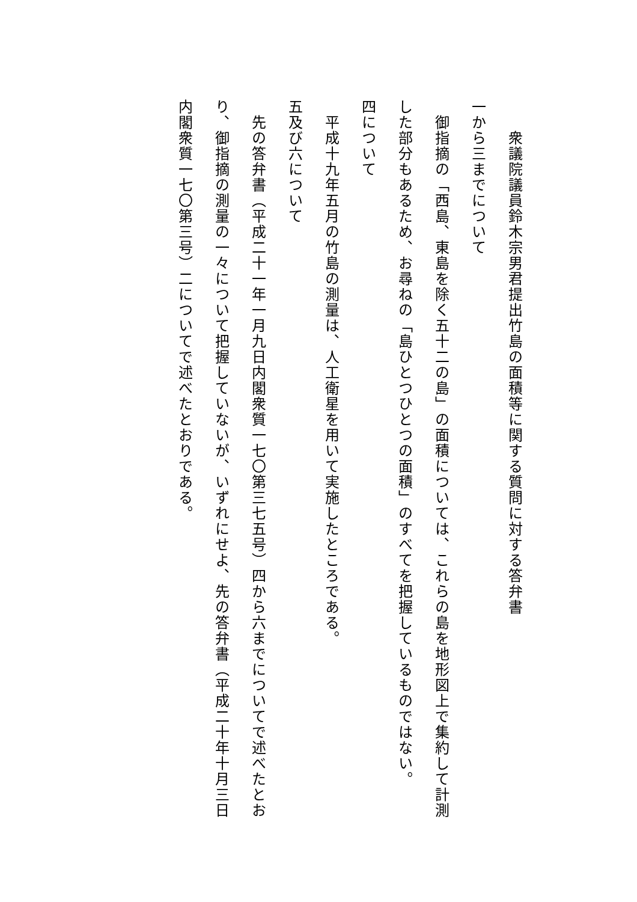衆議院議員鈴木宗男君提出竹島の面積等に関する質問に対する答弁書
一から三までについて
　御指摘の「西島、東島を除く五十二の島」の面積については、これらの島を地形図上で集約して計測した部分もあるため、お尋ねの「島ひとつひとつの面積」のすべてを把握しているものではない。
四について
　平成十九年五月の竹島の測量は、人工衛星を用いて実施したところである。
五及び六について
　先の答弁書（平成二十一年一月九日内閣衆質一七〇第三七五号）四から六までについてで述べたとおり、御指摘の測量の一々について把握していないが、いずれにせよ、先の答弁書（平成二十年十月三日内閣衆質一七〇第三号）二についてで述べたとおりである。